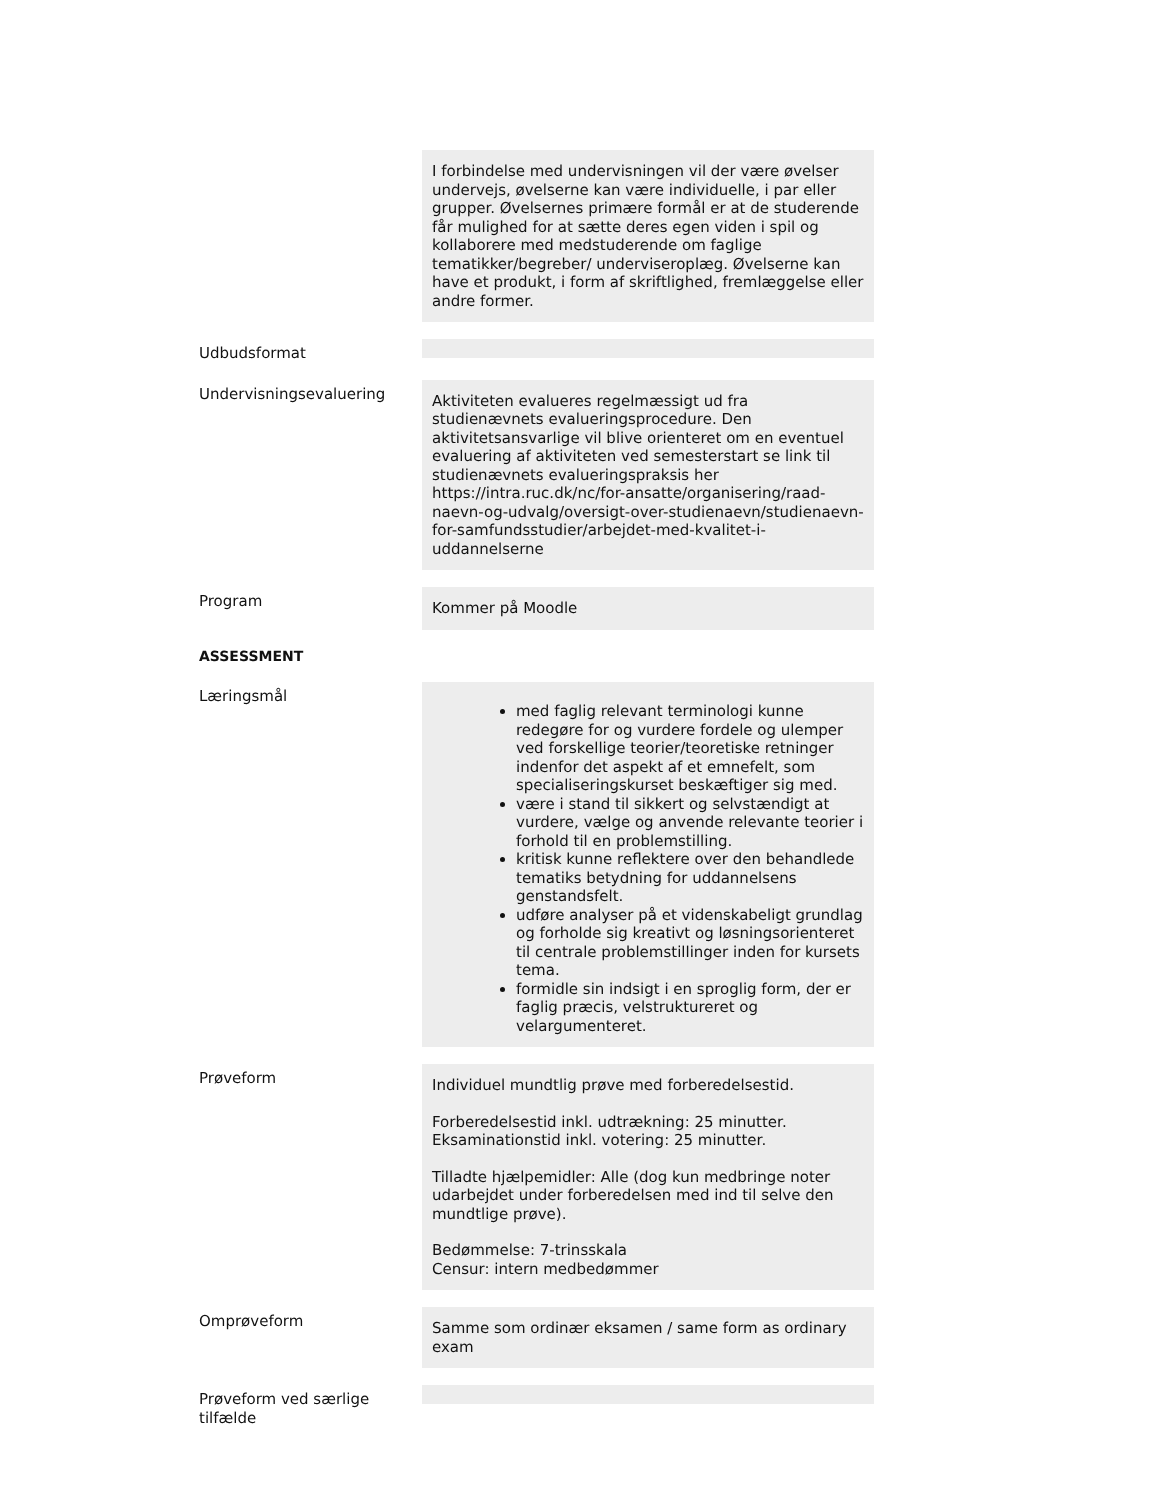I forbindelse med undervisningen vil der være øvelser undervejs, øvelserne kan være individuelle, i par eller grupper. Øvelsernes primære formål er at de studerende får mulighed for at sætte deres egen viden i spil og kollaborere med medstuderende om faglige tematikker/begreber/ underviseroplæg. Øvelserne kan have et produkt, i form af skriftlighed, fremlæggelse eller andre former.
Udbudsformat
Undervisningsevaluering
Aktiviteten evalueres regelmæssigt ud fra studienævnets evalueringsprocedure. Den aktivitetsansvarlige vil blive orienteret om en eventuel evaluering af aktiviteten ved semesterstart se link til studienævnets evalueringspraksis her https://intra.ruc.dk/nc/for-ansatte/organisering/raad-naevn-og-udvalg/oversigt-over-studienaevn/studienaevn-for-samfundsstudier/arbejdet-med-kvalitet-i-uddannelserne
Program
Kommer på Moodle
ASSESSMENT
Læringsmål
med faglig relevant terminologi kunne redegøre for og vurdere fordele og ulemper ved forskellige teorier/teoretiske retninger indenfor det aspekt af et emnefelt, som specialiseringskurset beskæftiger sig med.
være i stand til sikkert og selvstændigt at vurdere, vælge og anvende relevante teorier i forhold til en problemstilling.
kritisk kunne reflektere over den behandlede tematiks betydning for uddannelsens genstandsfelt.
udføre analyser på et videnskabeligt grundlag og forholde sig kreativt og løsningsorienteret til centrale problemstillinger inden for kursets tema.
formidle sin indsigt i en sproglig form, der er faglig præcis, velstruktureret og velargumenteret.
Prøveform
Individuel mundtlig prøve med forberedelsestid.
Forberedelsestid inkl. udtrækning: 25 minutter.
Eksaminationstid inkl. votering: 25 minutter.
Tilladte hjælpemidler: Alle (dog kun medbringe noter udarbejdet under forberedelsen med ind til selve den mundtlige prøve).
Bedømmelse: 7-trinsskala
Censur: intern medbedømmer
Omprøveform
Samme som ordinær eksamen / same form as ordinary exam
Prøveform ved særlige tilfælde